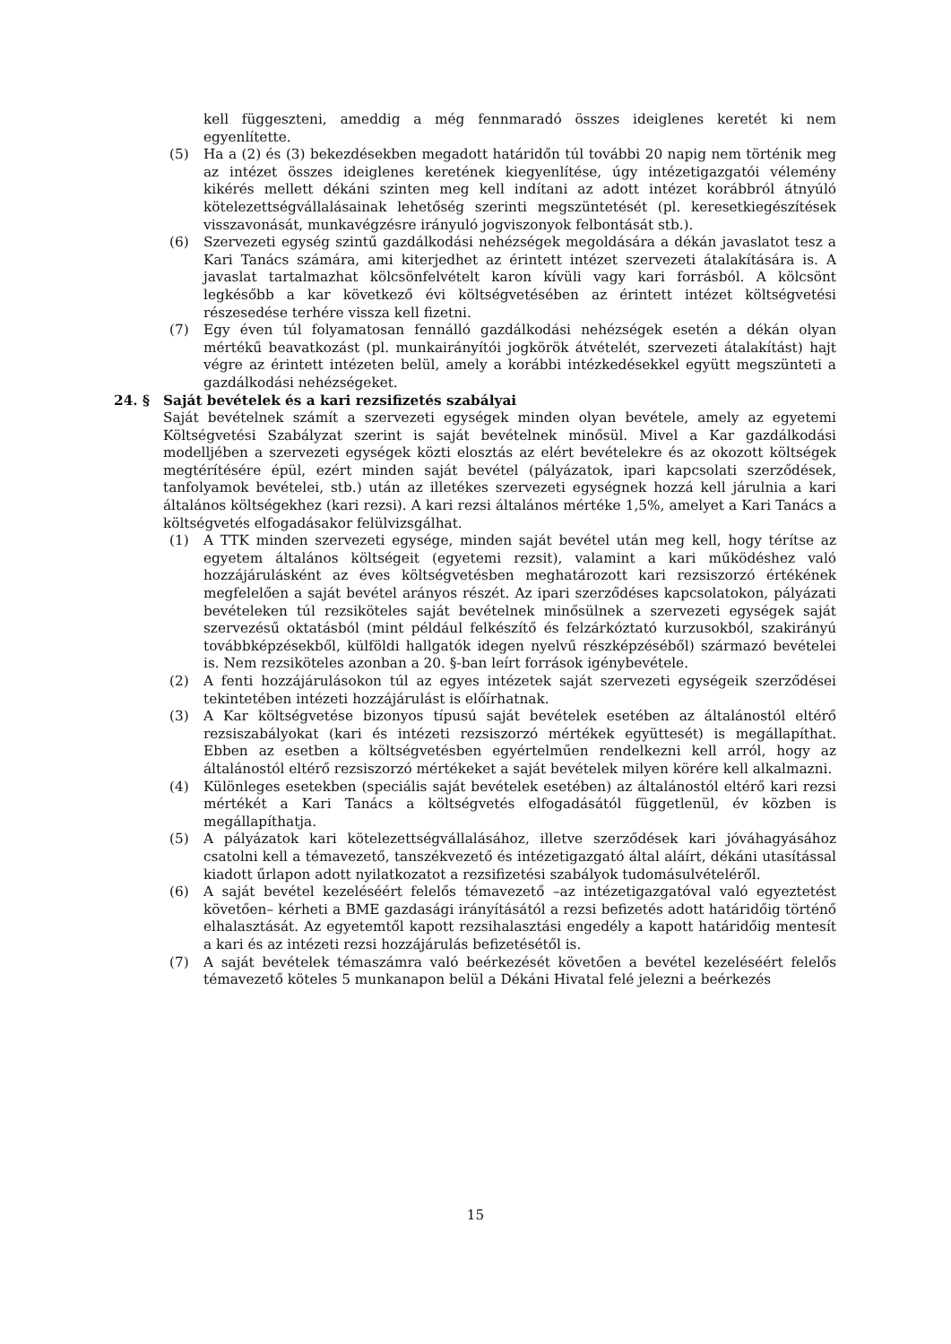kell függeszteni, ameddig a még fennmaradó összes ideiglenes keretét ki nem egyenlítette.
(5) Ha a (2) és (3) bekezdésekben megadott határidőn túl további 20 napig nem történik meg az intézet összes ideiglenes keretének kiegyenlítése, úgy intézetigazgatói vélemény kikérés mellett dékáni szinten meg kell indítani az adott intézet korábbról átnyúló kötelezettségvállalásainak lehetőség szerinti megszüntetését (pl. keresetkiegészítések visszavonását, munkavégzésre irányuló jogviszonyok felbontását stb.).
(6) Szervezeti egység szintű gazdálkodási nehézségek megoldására a dékán javaslatot tesz a Kari Tanács számára, ami kiterjedhet az érintett intézet szervezeti átalakítására is. A javaslat tartalmazhat kölcsönfelvételt karon kívüli vagy kari forrásból. A kölcsönt legkésőbb a kar következő évi költségvetésében az érintett intézet költségvetési részesedése terhére vissza kell fizetni.
(7) Egy éven túl folyamatosan fennálló gazdálkodási nehézségek esetén a dékán olyan mértékű beavatkozást (pl. munkairányítói jogkörök átvételét, szervezeti átalakítást) hajt végre az érintett intézeten belül, amely a korábbi intézkedésekkel együtt megszünteti a gazdálkodási nehézségeket.
24. § Saját bevételek és a kari rezsifizetés szabályai
Saját bevételnek számít a szervezeti egységek minden olyan bevétele, amely az egyetemi Költségvetési Szabályzat szerint is saját bevételnek minősül. Mivel a Kar gazdálkodási modelljében a szervezeti egységek közti elosztás az elért bevételekre és az okozott költségek megtérítésére épül, ezért minden saját bevétel (pályázatok, ipari kapcsolati szerződések, tanfolyamok bevételei, stb.) után az illetékes szervezeti egységnek hozzá kell járulnia a kari általános költségekhez (kari rezsi). A kari rezsi általános mértéke 1,5%, amelyet a Kari Tanács a költségvetés elfogadásakor felülvizsgálhat.
(1) A TTK minden szervezeti egysége, minden saját bevétel után meg kell, hogy térítse az egyetem általános költségeit (egyetemi rezsit), valamint a kari működéshez való hozzájárulásként az éves költségvetésben meghatározott kari rezsiszorzó értékének megfelelően a saját bevétel arányos részét. Az ipari szerződéses kapcsolatokon, pályázati bevételeken túl rezsiköteles saját bevételnek minősülnek a szervezeti egységek saját szervezésű oktatásból (mint például felkészítő és felzárkóztató kurzusokból, szakirányú továbbképzésekből, külföldi hallgatók idegen nyelvű részképzéséből) származó bevételei is. Nem rezsiköteles azonban a 20. §-ban leírt források igénybevétele.
(2) A fenti hozzájárulásokon túl az egyes intézetek saját szervezeti egységeik szerződései tekintetében intézeti hozzájárulást is előírhatnak.
(3) A Kar költségvetése bizonyos típusú saját bevételek esetében az általánostól eltérő rezsiszabályokat (kari és intézeti rezsiszorzó mértékek együttesét) is megállapíthat. Ebben az esetben a költségvetésben egyértelműen rendelkezni kell arról, hogy az általánostól eltérő rezsiszorzó mértékeket a saját bevételek milyen körére kell alkalmazni.
(4) Különleges esetekben (speciális saját bevételek esetében) az általánostól eltérő kari rezsi mértékét a Kari Tanács a költségvetés elfogadásától függetlenül, év közben is megállapíthatja.
(5) A pályázatok kari kötelezettségvállalásához, illetve szerződések kari jóváhagyásához csatolni kell a témavezető, tanszékvezető és intézetigazgató által aláírt, dékáni utasítással kiadott űrlapon adott nyilatkozatot a rezsifizetési szabályok tudomásulvételéről.
(6) A saját bevétel kezeléséért felelős témavezető –az intézetigazgatóval való egyeztetést követően– kérheti a BME gazdasági irányításától a rezsi befizetés adott határidőig történő elhalasztását. Az egyetemtől kapott rezsihalasztási engedély a kapott határidőig mentesít a kari és az intézeti rezsi hozzájárulás befizetésétől is.
(7) A saját bevételek témaszámra való beérkezését követően a bevétel kezeléséért felelős témavezető köteles 5 munkanapon belül a Dékáni Hivatal felé jelezni a beérkezés
15